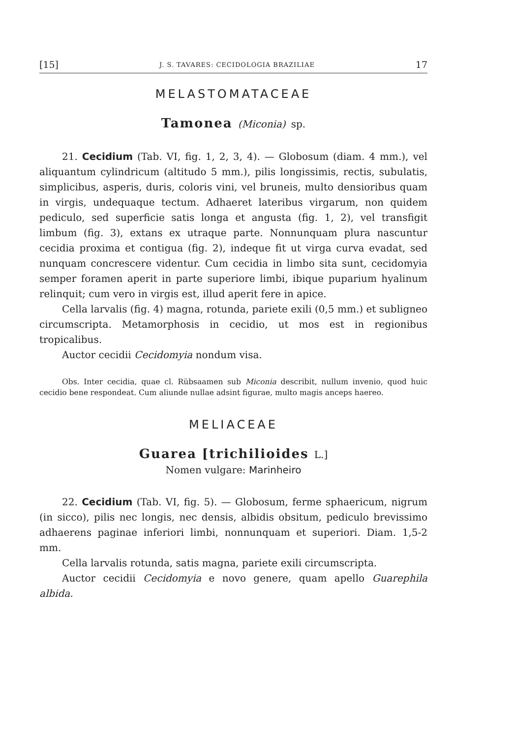[15] J. S. TAVARES: CECIDOLOGIA BRAZILIAE 17
MELASTOMATACEAE
Tamonea (Miconia) sp.
21. Cecidium (Tab. VI, fig. 1, 2, 3, 4). — Globosum (diam. 4 mm.), vel aliquantum cylindricum (altitudo 5 mm.), pilis longissimis, rectis, subulatis, simplicibus, asperis, duris, coloris vini, vel bruneis, multo densioribus quam in virgis, undequaque tectum. Adhaeret lateribus virgarum, non quidem pediculo, sed superficie satis longa et angusta (fig. 1, 2), vel transfigit limbum (fig. 3), extans ex utraque parte. Nonnunquam plura nascuntur cecidia proxima et contigua (fig. 2), indeque fit ut virga curva evadat, sed nunquam concrescere videntur. Cum cecidia in limbo sita sunt, cecidomyia semper foramen aperit in parte superiore limbi, ibique puparium hyalinum relinquit; cum vero in virgis est, illud aperit fere in apice.
Cella larvalis (fig. 4) magna, rotunda, pariete exili (0,5 mm.) et subligneo circumscripta. Metamorphosis in cecidio, ut mos est in regionibus tropicalibus.
Auctor cecidii Cecidomyia nondum visa.
Obs. Inter cecidia, quae cl. Rübsaamen sub Miconia describit, nullum invenio, quod huic cecidio bene respondeat. Cum aliunde nullae adsint figurae, multo magis anceps haereo.
MELIACEAE
Guarea [trichilioides L.]
Nomen vulgare: Marinheiro
22. Cecidium (Tab. VI, fig. 5). — Globosum, ferme sphaericum, nigrum (in sicco), pilis nec longis, nec densis, albidis obsitum, pediculo brevissimo adhaerens paginae inferiori limbi, nonnunquam et superiori. Diam. 1,5-2 mm.
Cella larvalis rotunda, satis magna, pariete exili circumscripta.
Auctor cecidii Cecidomyia e novo genere, quam apello Guarephila albida.